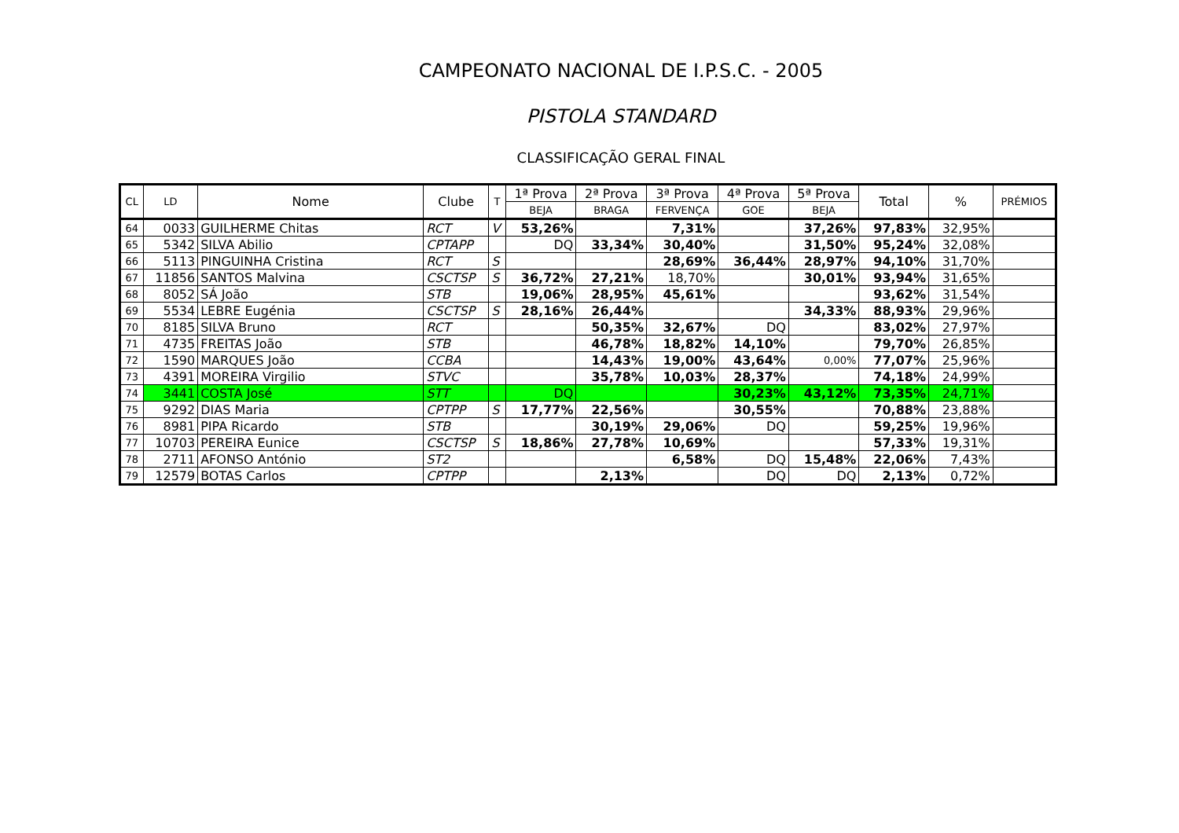CAMPEONATO NACIONAL DE I.P.S.C. - 2005
PISTOLA STANDARD
CLASSIFICAÇÃO GERAL FINAL
| CL | LD | Nome | Clube | T | 1ª Prova | 2ª Prova | 3ª Prova | 4ª Prova | 5ª Prova | Total | % | PRÉMIOS |
| --- | --- | --- | --- | --- | --- | --- | --- | --- | --- | --- | --- | --- |
| | | | | | BEJA | BRAGA | FERVENÇA | GOE | BEJA | | | |
| 64 | 0033 | GUILHERME Chitas | RCT | V | 53,26% | | 7,31% | | 37,26% | 97,83% | 32,95% | |
| 65 | 5342 | SILVA Abilio | CPTAPP | | DQ | 33,34% | 30,40% | | 31,50% | 95,24% | 32,08% | |
| 66 | 5113 | PINGUINHA Cristina | RCT | S | | | 28,69% | 36,44% | 28,97% | 94,10% | 31,70% | |
| 67 | 11856 | SANTOS Malvina | CSCTSP | S | 36,72% | 27,21% | 18,70% | | 30,01% | 93,94% | 31,65% | |
| 68 | 8052 | SÁ João | STB | | 19,06% | 28,95% | 45,61% | | | 93,62% | 31,54% | |
| 69 | 5534 | LEBRE Eugénia | CSCTSP | S | 28,16% | 26,44% | | | 34,33% | 88,93% | 29,96% | |
| 70 | 8185 | SILVA Bruno | RCT | | | 50,35% | 32,67% | DQ | | 83,02% | 27,97% | |
| 71 | 4735 | FREITAS João | STB | | | 46,78% | 18,82% | 14,10% | | 79,70% | 26,85% | |
| 72 | 1590 | MARQUES João | CCBA | | | 14,43% | 19,00% | 43,64% | 0,00% | 77,07% | 25,96% | |
| 73 | 4391 | MOREIRA Virgilio | STVC | | | 35,78% | 10,03% | 28,37% | | 74,18% | 24,99% | |
| 74 | 3441 | COSTA José | STT | | DQ | | | 30,23% | 43,12% | 73,35% | 24,71% | |
| 75 | 9292 | DIAS Maria | CPTPP | S | 17,77% | 22,56% | | 30,55% | | 70,88% | 23,88% | |
| 76 | 8981 | PIPA Ricardo | STB | | | 30,19% | 29,06% | DQ | | 59,25% | 19,96% | |
| 77 | 10703 | PEREIRA Eunice | CSCTSP | S | 18,86% | 27,78% | 10,69% | | | 57,33% | 19,31% | |
| 78 | 2711 | AFONSO António | ST2 | | | | 6,58% | DQ | 15,48% | 22,06% | 7,43% | |
| 79 | 12579 | BOTAS Carlos | CPTPP | | | 2,13% | | DQ | DQ | 2,13% | 0,72% | |